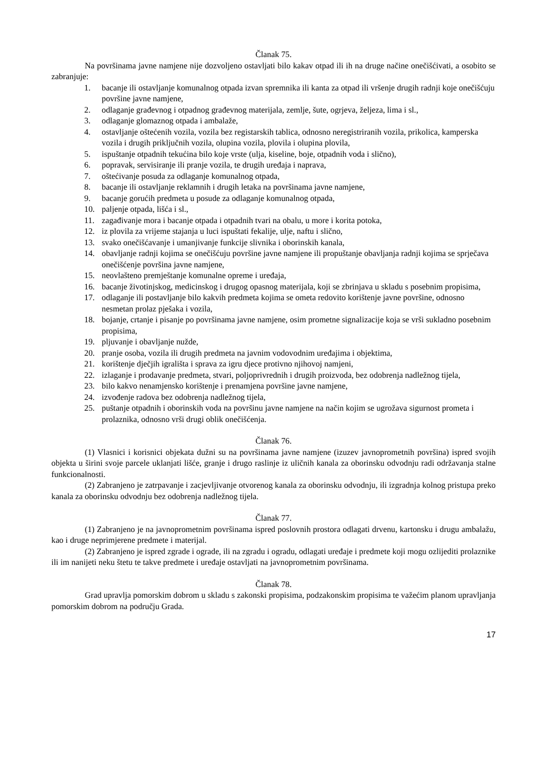Članak 75.
Na površinama javne namjene nije dozvoljeno ostavljati bilo kakav otpad ili ih na druge načine onečišćivati, a osobito se zabranjuje:
1. bacanje ili ostavljanje komunalnog otpada izvan spremnika ili kanta za otpad ili vršenje drugih radnji koje onečišćuju površine javne namjene,
2. odlaganje građevnog i otpadnog građevnog materijala, zemlje, šute, ogrjeva, željeza, lima i sl.,
3. odlaganje glomaznog otpada i ambalaže,
4. ostavljanje oštećenih vozila, vozila bez registarskih tablica, odnosno neregistriranih vozila, prikolica, kamperska vozila i drugih priključnih vozila, olupina vozila, plovila i olupina plovila,
5. ispuštanje otpadnih tekućina bilo koje vrste (ulja, kiseline, boje, otpadnih voda i slično),
6. popravak, servisiranje ili pranje vozila, te drugih uređaja i naprava,
7. oštećivanje posuda za odlaganje komunalnog otpada,
8. bacanje ili ostavljanje reklamnih i drugih letaka na površinama javne namjene,
9. bacanje gorućih predmeta u posude za odlaganje komunalnog otpada,
10. paljenje otpada, lišća i sl.,
11. zagađivanje mora i bacanje otpada i otpadnih tvari na obalu, u more i korita potoka,
12. iz plovila za vrijeme stajanja u luci ispuštati fekalije, ulje, naftu i slično,
13. svako onečišćavanje i umanjivanje funkcije slivnika i oborinskih kanala,
14. obavljanje radnji kojima se onečišćuju površine javne namjene ili propuštanje obavljanja radnji kojima se sprječava onečišćenje površina javne namjene,
15. neovlašteno premještanje komunalne opreme i uređaja,
16. bacanje životinjskog, medicinskog i drugog opasnog materijala, koji se zbrinjava u skladu s posebnim propisima,
17. odlaganje ili postavljanje bilo kakvih predmeta kojima se ometa redovito korištenje javne površine, odnosno nesmetan prolaz pješaka i vozila,
18. bojanje, crtanje i pisanje po površinama javne namjene, osim prometne signalizacije koja se vrši sukladno posebnim propisima,
19. pljuvanje i obavljanje nužde,
20. pranje osoba, vozila ili drugih predmeta na javnim vodovodnim uređajima i objektima,
21. korištenje dječjih igrališta i sprava za igru djece protivno njihovoj namjeni,
22. izlaganje i prodavanje predmeta, stvari, poljoprivrednih i drugih proizvoda, bez odobrenja nadležnog tijela,
23. bilo kakvo nenamjensko korištenje i prenamjena površine javne namjene,
24. izvođenje radova bez odobrenja nadležnog tijela,
25. puštanje otpadnih i oborinskih voda na površinu javne namjene na način kojim se ugrožava sigurnost prometa i prolaznika, odnosno vrši drugi oblik onečišćenja.
Članak 76.
(1) Vlasnici i korisnici objekata dužni su na površinama javne namjene (izuzev javnoprometnih površina) ispred svojih objekta u širini svoje parcele uklanjati lišće, granje i drugo raslinje iz uličnih kanala za oborinsku odvodnju radi održavanja stalne funkcionalnosti.
(2) Zabranjeno je zatrpavanje i zacjevljivanje otvorenog kanala za oborinsku odvodnju, ili izgradnja kolnog pristupa preko kanala za oborinsku odvodnju bez odobrenja nadležnog tijela.
Članak 77.
(1) Zabranjeno je na javnoprometnim površinama ispred poslovnih prostora odlagati drvenu, kartonsku i drugu ambalažu, kao i druge neprimjerene predmete i materijal.
(2) Zabranjeno je ispred zgrade i ograde, ili na zgradu i ogradu, odlagati uređaje i predmete koji mogu ozlijediti prolaznike ili im nanijeti neku štetu te takve predmete i uređaje ostavljati na javnoprometnim površinama.
Članak 78.
Grad upravlja pomorskim dobrom u skladu s zakonski propisima, podzakonskim propisima te važećim planom upravljanja pomorskim dobrom na području Grada.
17